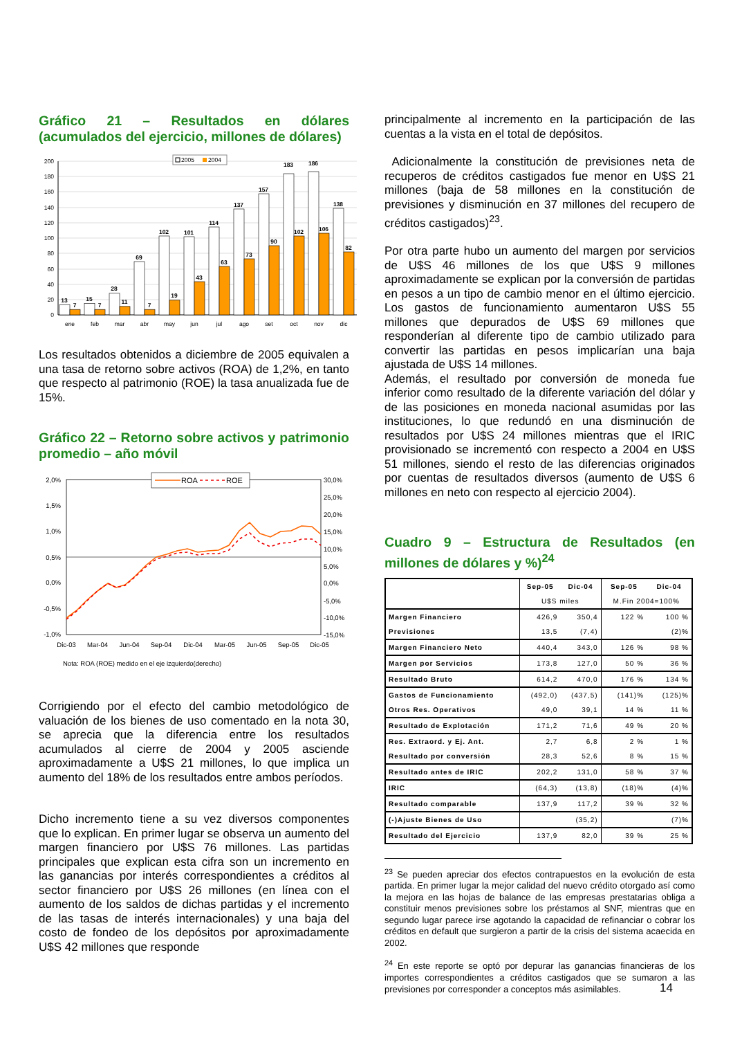Gráfico 21 – Resultados en dólares (acumulados del ejercicio, millones de dólares)
0
20
40
60
80
100
120
140
160
180
200
2005
2004
13
7
15
7
28
11
69
7
102
19
101
43
114
63
137
73
157
90
183
102
186
106
138
82
ene
feb
mar
abr
may
jun
jul
ago
set
oct
nov
dic
Los resultados obtenidos a diciembre de 2005 equivalen a una tasa de retorno sobre activos (ROA) de 1,2%, en tanto que respecto al patrimonio (ROE) la tasa anualizada fue de 15%.
Gráfico 22 – Retorno sobre activos y patrimonio promedio – año móvil
2,0%
1,5%
1,0%
0,5%
0,0%
-0,5%
-1,0%
30,0%
25,0%
20,0%
15,0%
10,0%
5,0%
0,0%
-5,0%
-10,0%
-15,0%
ROA
ROE
Dic-03
Mar-04
Jun-04
Sep-04
Dic-04
Mar-05
Jun-05
Sep-05
Dic-05
Nota: ROA (ROE) medido en el eje izquierdo(derecho)
Corrigiendo por el efecto del cambio metodológico de valuación de los bienes de uso comentado en la nota 30, se aprecia que la diferencia entre los resultados acumulados al cierre de 2004 y 2005 asciende aproximadamente a U$S 21 millones, lo que implica un aumento del 18% de los resultados entre ambos períodos.
Dicho incremento tiene a su vez diversos componentes que lo explican. En primer lugar se observa un aumento del margen financiero por U$S 76 millones. Las partidas principales que explican esta cifra son un incremento en las ganancias por interés correspondientes a créditos al sector financiero por U$S 26 millones (en línea con el aumento de los saldos de dichas partidas y el incremento de las tasas de interés internacionales) y una baja del costo de fondeo de los depósitos por aproximadamente U$S 42 millones que responde
principalmente al incremento en la participación de las cuentas a la vista en el total de depósitos.
Adicionalmente la constitución de previsiones neta de recuperos de créditos castigados fue menor en U$S 21 millones (baja de 58 millones en la constitución de previsiones y disminución en 37 millones del recupero de créditos castigados)<sup>23</sup>.
Por otra parte hubo un aumento del margen por servicios de U$S 46 millones de los que U$S 9 millones aproximadamente se explican por la conversión de partidas en pesos a un tipo de cambio menor en el último ejercicio. Los gastos de funcionamiento aumentaron U$S 55 millones que depurados de U$S 69 millones que responderían al diferente tipo de cambio utilizado para convertir las partidas en pesos implicarían una baja ajustada de U$S 14 millones.
Además, el resultado por conversión de moneda fue inferior como resultado de la diferente variación del dólar y de las posiciones en moneda nacional asumidas por las instituciones, lo que redundó en una disminución de resultados por U$S 24 millones mientras que el IRIC provisionado se incrementó con respecto a 2004 en U$S 51 millones, siendo el resto de las diferencias originados por cuentas de resultados diversos (aumento de U$S 6 millones en neto con respecto al ejercicio 2004).
Cuadro 9 – Estructura de Resultados (en millones de dólares y %)<sup>24</sup>
| | Sep-05 | Dic-04 | Sep-05 | Dic-04 |
| --- | --- | --- | --- | --- |
| | U$S miles | | M.Fin 2004=100% | |
| Margen Financiero | 426,9 | 350,4 | 122 % | 100 % |
| Previsiones | 13,5 | (7,4) | | (2)% |
| Margen Financiero Neto | 440,4 | 343,0 | 126 % | 98 % |
| Margen por Servicios | 173,8 | 127,0 | 50 % | 36 % |
| Resultado Bruto | 614,2 | 470,0 | 176 % | 134 % |
| Gastos de Funcionamiento | (492,0) | (437,5) | (141)% | (125)% |
| Otros Res. Operativos | 49,0 | 39,1 | 14 % | 11 % |
| Resultado de Explotación | 171,2 | 71,6 | 49 % | 20 % |
| Res. Extraord. y Ej. Ant. | 2,7 | 6,8 | 2 % | 1 % |
| Resultado por conversión | 28,3 | 52,6 | 8 % | 15 % |
| Resultado antes de IRIC | 202,2 | 131,0 | 58 % | 37 % |
| IRIC | (64,3) | (13,8) | (18)% | (4)% |
| Resultado comparable | 137,9 | 117,2 | 39 % | 32 % |
| (-)Ajuste Bienes de Uso | | (35,2) | | (7)% |
| Resultado del Ejercicio | 137,9 | 82,0 | 39 % | 25 % |
<sup>23</sup> Se pueden apreciar dos efectos contrapuestos en la evolución de esta partida. En primer lugar la mejor calidad del nuevo crédito otorgado así como la mejora en las hojas de balance de las empresas prestatarias obliga a constituir menos previsiones sobre los préstamos al SNF, mientras que en segundo lugar parece irse agotando la capacidad de refinanciar o cobrar los créditos en default que surgieron a partir de la crisis del sistema acaecida en 2002.
<sup>24</sup> En este reporte se optó por depurar las ganancias financieras de los importes correspondientes a créditos castigados que se sumaron a las previsiones por corresponder a conceptos más asimilables.
14